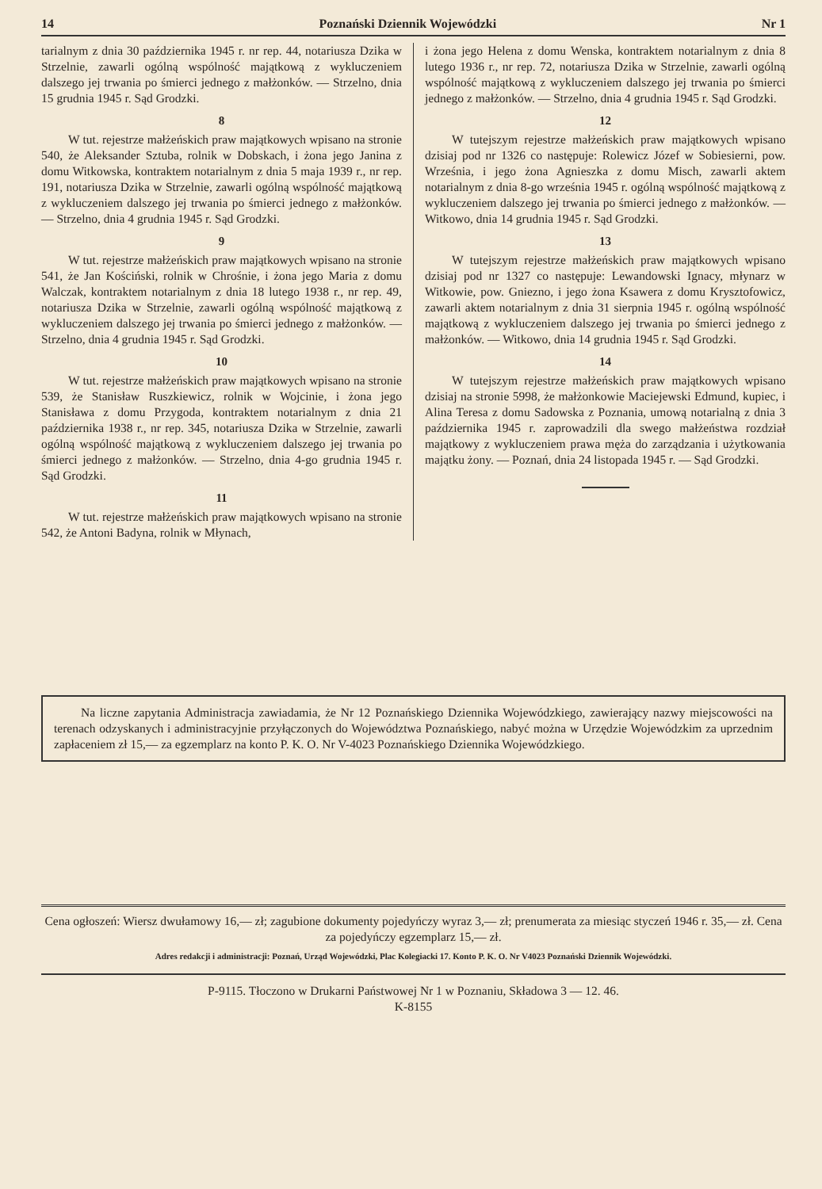14 Poznański Dziennik Wojewódzki Nr 1
tarialnym z dnia 30 października 1945 r. nr rep. 44, notariusza Dzika w Strzelnie, zawarli ogólną wspólność majątkową z wykluczeniem dalszego jej trwania po śmierci jednego z małżonków. — Strzelno, dnia 15 grudnia 1945 r. Sąd Grodzki.
8
W tut. rejestrze małżeńskich praw majątkowych wpisano na stronie 540, że Aleksander Sztuba, rolnik w Dobskach, i żona jego Janina z domu Witkowska, kontraktem notarialnym z dnia 5 maja 1939 r., nr rep. 191, notariusza Dzika w Strzelnie, zawarli ogólną wspólność majątkową z wykluczeniem dalszego jej trwania po śmierci jednego z małżonków. — Strzelno, dnia 4 grudnia 1945 r. Sąd Grodzki.
9
W tut. rejestrze małżeńskich praw majątkowych wpisano na stronie 541, że Jan Kościński, rolnik w Chrośnie, i żona jego Maria z domu Walczak, kontraktem notarialnym z dnia 18 lutego 1938 r., nr rep. 49, notariusza Dzika w Strzelnie, zawarli ogólną wspólność majątkową z wykluczeniem dalszego jej trwania po śmierci jednego z małżonków. — Strzelno, dnia 4 grudnia 1945 r. Sąd Grodzki.
10
W tut. rejestrze małżeńskich praw majątkowych wpisano na stronie 539, że Stanisław Ruszkiewicz, rolnik w Wojcinie, i żona jego Stanisława z domu Przygoda, kontraktem notarialnym z dnia 21 października 1938 r., nr rep. 345, notariusza Dzika w Strzelnie, zawarli ogólną wspólność majątkową z wykluczeniem dalszego jej trwania po śmierci jednego z małżonków. — Strzelno, dnia 4-go grudnia 1945 r. Sąd Grodzki.
11
W tut. rejestrze małżeńskich praw majątkowych wpisano na stronie 542, że Antoni Badyna, rolnik w Młynach,
i żona jego Helena z domu Wenska, kontraktem notarialnym z dnia 8 lutego 1936 r., nr rep. 72, notariusza Dzika w Strzelnie, zawarli ogólną wspólność majątkową z wykluczeniem dalszego jej trwania po śmierci jednego z małżonków. — Strzelno, dnia 4 grudnia 1945 r. Sąd Grodzki.
12
W tutejszym rejestrze małżeńskich praw majątkowych wpisano dzisiaj pod nr 1326 co następuje: Rolewicz Józef w Sobiesierni, pow. Września, i jego żona Agnieszka z domu Misch, zawarli aktem notarialnym z dnia 8-go września 1945 r. ogólną wspólność majątkową z wykluczeniem dalszego jej trwania po śmierci jednego z małżonków. — Witkowo, dnia 14 grudnia 1945 r. Sąd Grodzki.
13
W tutejszym rejestrze małżeńskich praw majątkowych wpisano dzisiaj pod nr 1327 co następuje: Lewandowski Ignacy, młynarz w Witkowie, pow. Gniezno, i jego żona Ksawera z domu Krysztofowicz, zawarli aktem notarialnym z dnia 31 sierpnia 1945 r. ogólną wspólność majątkową z wykluczeniem dalszego jej trwania po śmierci jednego z małżonków. — Witkowo, dnia 14 grudnia 1945 r. Sąd Grodzki.
14
W tutejszym rejestrze małżeńskich praw majątkowych wpisano dzisiaj na stronie 5998, że małżonkowie Maciejewski Edmund, kupiec, i Alina Teresa z domu Sadowska z Poznania, umową notarialną z dnia 3 października 1945 r. zaprowadzili dla swego małżeństwa rozdział majątkowy z wykluczeniem prawa męża do zarządzania i użytkowania majątku żony. — Poznań, dnia 24 listopada 1945 r. — Sąd Grodzki.
Na liczne zapytania Administracja zawiadamia, że Nr 12 Poznańskiego Dziennika Wojewódzkiego, zawierający nazwy miejscowości na terenach odzyskanych i administracyjnie przyłączonych do Województwa Poznańskiego, nabyć można w Urzędzie Wojewódzkim za uprzednim zapłaceniem zł 15,— za egzemplarz na konto P. K. O. Nr V-4023 Poznańskiego Dziennika Wojewódzkiego.
Cena ogłoszeń: Wiersz dwułamowy 16,— zł; zagubione dokumenty pojedyńczy wyraz 3,— zł; prenumerata za miesiąc styczeń 1946 r. 35,— zł. Cena za pojedyńczy egzemplarz 15,— zł.
Adres redakcji i administracji: Poznań, Urząd Wojewódzki, Plac Kolegiacki 17. Konto P. K. O. Nr V4023 Poznański Dziennik Wojewódzki.
P-9115. Tłoczono w Drukarni Państwowej Nr 1 w Poznaniu, Składowa 3 — 12. 46.
K-8155